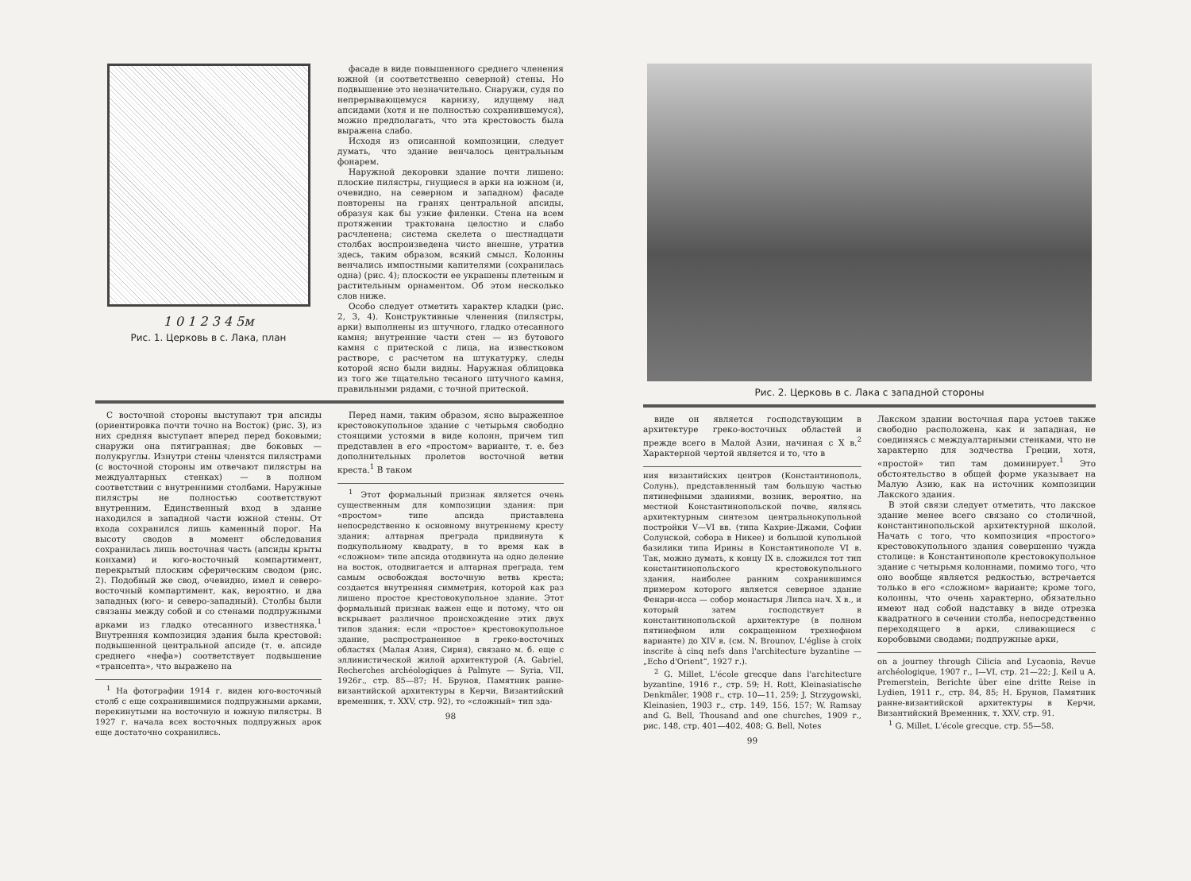1 0 1 2 3 4 5м
Рис. 1. Церковь в с. Лака, план
фасаде в виде повышенного среднего членения южной (и соответственно северной) стены. Но подвышение это незначительно. Снаружи, судя по непрерывающемуся карнизу, идущему над апсидами (хотя и не полностью сохранившемуся), можно предполагать, что эта крестовость была выражена слабо.
Исходя из описанной композиции, следует думать, что здание венчалось центральным фонарем.
Наружной декоровки здание почти лишено: плоские пилястры, гнущиеся в арки на южном (и, очевидно, на северном и западном) фасаде повторены на гранях центральной апсиды, образуя как бы узкие филенки. Стена на всем протяжении трактована целостно и слабо расчленена; система скелета о шестнадцати столбах воспроизведена чисто внешне, утратив здесь, таким образом, всякий смысл. Колонны венчались импостными капителями (сохранилась одна) (рис. 4); плоскости ее украшены плетеным и растительным орнаментом. Об этом несколько слов ниже.
Особо следует отметить характер кладки (рис. 2, 3, 4). Конструктивные членения (пилястры, арки) выполнены из штучного, гладко отесанного камня; внутренние части стен — из бутового камня с притеской с лица, на известковом растворе, с расчетом на штукатурку, следы которой ясно были видны. Наружная облицовка из того же тщательно тесаного штучного камня, правильными рядами, с точной притеской.
С восточной стороны выступают три апсиды (ориентировка почти точно на Восток) (рис. 3), из них средняя выступает вперед перед боковыми; снаружи она пятигранная; две боковых — полукруглы. Изнутри стены членятся пилястрами (с восточной стороны им отвечают пилястры на междуалтарных стенках) — в полном соответствии с внутренними столбами. Наружные пилястры не полностью соответствуют внутренним. Единственный вход в здание находился в западной части южной стены. От входа сохранился лишь каменный порог. На высоту сводов в момент обследования сохранилась лишь восточная часть (апсиды крыты конхами) и юго-восточный компартимент, перекрытый плоским сферическим сводом (рис. 2). Подобный же свод, очевидно, имел и северо-восточный компартимент, как, вероятно, и два западных (юго- и северо-западный). Столбы были связаны между собой и со стенами подпружными арками из гладко отесанного известняка.<sup>1</sup> Внутренняя композиция здания была крестовой: подвышенной центральной апсиде (т. е. апсиде среднего «нефа») соответствует подвышение «трансепта», что выражено на
<sup>1</sup> На фотографии 1914 г. виден юго-восточный столб с еще сохранившимися подпружными арками, перекинутыми на восточную и южную пилястры. В 1927 г. начала всех восточных подпружных арок еще достаточно сохранились.
Перед нами, таким образом, ясно выраженное крестовокупольное здание с четырьмя свободно стоящими устоями в виде колонн, причем тип представлен в его «простом» варианте, т. е. без дополнительных пролетов восточной ветви креста.<sup>1</sup> В таком
<sup>1</sup> Этот формальный признак является очень существенным для композиции здания: при «простом» типе апсида приставлена непосредственно к основному внутреннему кресту здания; алтарная преграда придвинута к подкупольному квадрату, в то время как в «сложном» типе апсида отодвинута на одно деление на восток, отодвигается и алтарная преграда, тем самым освобождая восточную ветвь креста; создается внутренняя симметрия, которой как раз лишено простое крестовокупольное здание. Этот формальный признак важен еще и потому, что он вскрывает различное происхождение этих двух типов здания: если «простое» крестовокупольное здание, распространенное в греко-восточных областях (Малая Азия, Сирия), связано м. б. еще с эллинистической жилой архитектурой (A. Gabriel, Recherches archéologiques à Palmyre — Syria, VII, 1926г., стр. 85—87; Н. Брунов, Памятник ранне-византийской архитектуры в Керчи, Византийский временник, т. XXV, стр. 92), то «сложный» тип зда-
98
Рис. 2. Церковь в с. Лака с западной стороны
виде он является господствующим в архитектуре греко-восточных областей и прежде всего в Малой Азии, начиная с X в.<sup>2</sup> Характерной чертой является и то, что в
ния византийских центров (Константинополь, Солунь), представленный там большую частью пятинефными зданиями, возник, вероятно, на местной Константинопольской почве, являясь архитектурным синтезом центральнокупольной постройки V—VI вв. (типа Кахрие-Джами, Софии Солунской, собора в Никее) и большой купольной базилики типа Ирины в Константинополе VI в. Так, можно думать, к концу IX в. сложился тот тип константинопольского крестовокупольного здания, наиболее ранним сохранившимся примером которого является северное здание Фенари-исса — собор монастыря Липса нач. X в., и который затем господствует в константинопольской архитектуре (в полном пятинефном или сокращенном трехнефном варианте) до XIV в. (см. N. Brounov, L'église à croix inscrite à cinq nefs dans l'architecture byzantine — „Echo d'Orient“, 1927 г.).
<sup>2</sup> G. Millet, L'école grecque dans l'architecture byzantine, 1916 г., стр. 59; H. Rott, Kleinasiatische Denkmäler, 1908 г., стр. 10—11, 259; J. Strzygowski, Kleinasien, 1903 г., стр. 149, 156, 157; W. Ramsay and G. Bell, Thousand and one churches, 1909 г., рис. 148, стр. 401—402, 408; G. Bell, Notes
99
Лакском здании восточная пара устоев также свободно расположена, как и западная, не соединяясь с междуалтарными стенками, что не характерно для зодчества Греции, хотя, «простой» тип там доминирует.<sup>1</sup> Это обстоятельство в общей форме указывает на Малую Азию, как на источник композиции Лакского здания.
В этой связи следует отметить, что лакское здание менее всего связано со столичной, константинопольской архитектурной школой. Начать с того, что композиция «простого» крестовокупольного здания совершенно чужда столице: в Константинополе крестовокупольное здание с четырьмя колоннами, помимо того, что оно вообще является редкостью, встречается только в его «сложном» варианте; кроме того, колонны, что очень характерно, обязательно имеют над собой надставку в виде отрезка квадратного в сечении столба, непосредственно переходящего в арки, сливающиеся с коробовыми сводами; подпружные арки,
on a journey through Cilicia and Lycaonia, Revue archéologique, 1907 г., I—VI, стр. 21—22; J. Keil u A. Premerstein, Berichte über eine dritte Reise in Lydien, 1911 г., стр. 84, 85; Н. Брунов, Памятник ранне-византийской архитектуры в Керчи, Византийский Временник, т. XXV, стр. 91.
<sup>1</sup> G. Millet, L'école grecque, стр. 55—58.